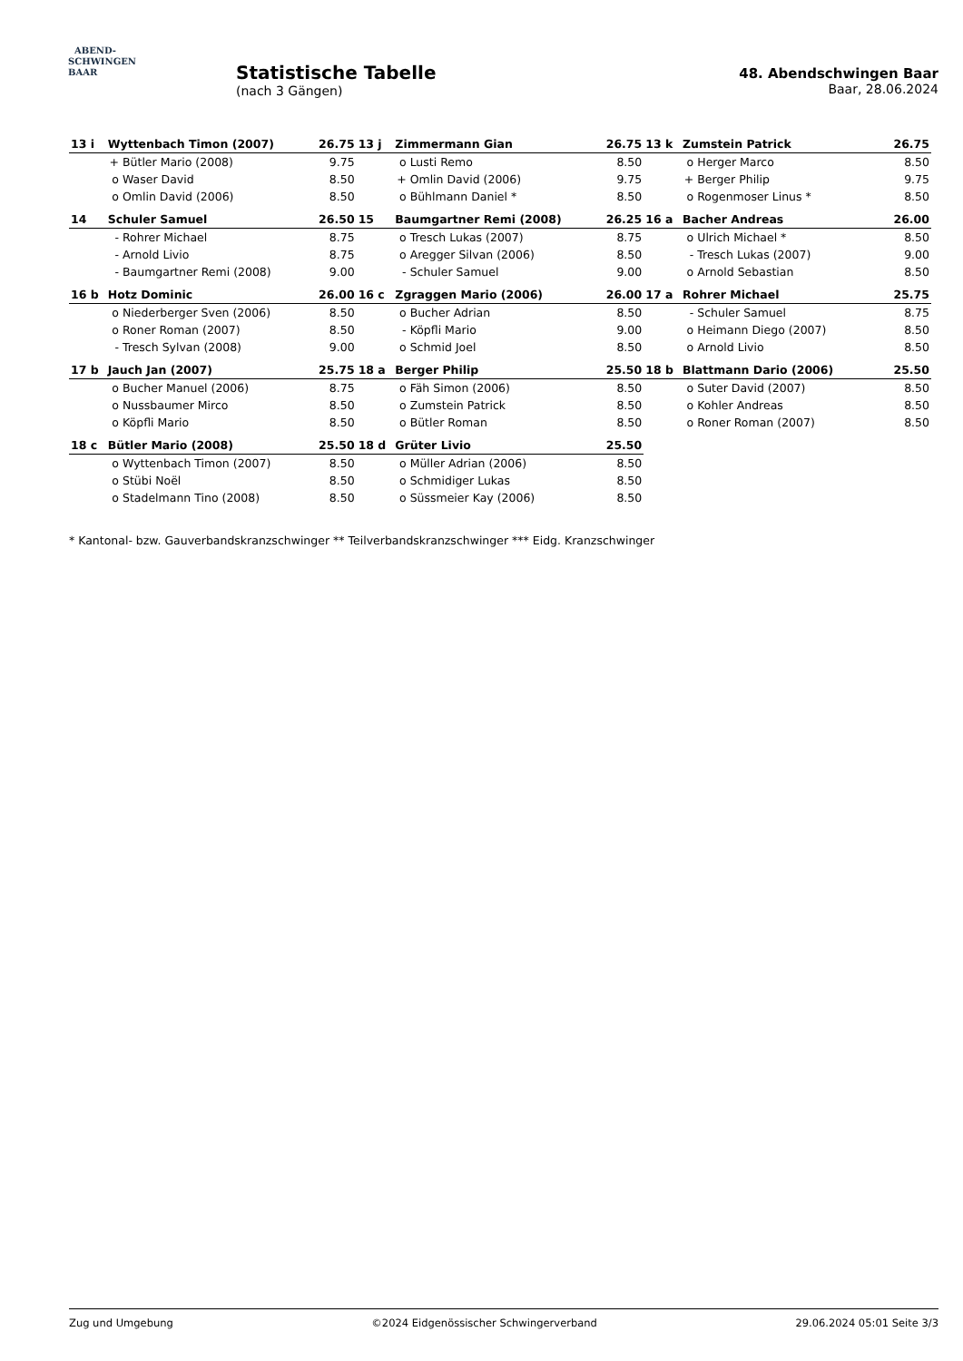ABEND-
SCHWINGEN
BAAR
Statistische Tabelle
(nach 3 Gängen)
48. Abendschwingen Baar
Baar, 28.06.2024
| 13 i | Wyttenbach Timon (2007) | | 26.75 | 13 j | Zimmermann Gian | | 26.75 | 13 k | Zumstein Patrick | | 26.75 |
| | + | Bütler Mario (2008) | 9.75 | | o | Lusti Remo | 8.50 | | o | Herger Marco | 8.50 |
| | o | Waser David | 8.50 | | + | Omlin David (2006) | 9.75 | | + | Berger Philip | 9.75 |
| | o | Omlin David (2006) | 8.50 | | o | Bühlmann Daniel * | 8.50 | | o | Rogenmoser Linus * | 8.50 |
| 14 | Schuler Samuel | | 26.50 | 15 | Baumgartner Remi (2008) | | 26.25 | 16 a | Bacher Andreas | | 26.00 |
| | - | Rohrer Michael | 8.75 | | o | Tresch Lukas (2007) | 8.75 | | o | Ulrich Michael * | 8.50 |
| | - | Arnold Livio | 8.75 | | o | Aregger Silvan (2006) | 8.50 | | - | Tresch Lukas (2007) | 9.00 |
| | - | Baumgartner Remi (2008) | 9.00 | | - | Schuler Samuel | 9.00 | | o | Arnold Sebastian | 8.50 |
| 16 b | Hotz Dominic | | 26.00 | 16 c | Zgraggen Mario (2006) | | 26.00 | 17 a | Rohrer Michael | | 25.75 |
| | o | Niederberger Sven (2006) | 8.50 | | o | Bucher Adrian | 8.50 | | - | Schuler Samuel | 8.75 |
| | o | Roner Roman (2007) | 8.50 | | - | Köpfli Mario | 9.00 | | o | Heimann Diego (2007) | 8.50 |
| | - | Tresch Sylvan (2008) | 9.00 | | o | Schmid Joel | 8.50 | | o | Arnold Livio | 8.50 |
| 17 b | Jauch Jan (2007) | | 25.75 | 18 a | Berger Philip | | 25.50 | 18 b | Blattmann Dario (2006) | | 25.50 |
| | o | Bucher Manuel (2006) | 8.75 | | o | Fäh Simon (2006) | 8.50 | | o | Suter David (2007) | 8.50 |
| | o | Nussbaumer Mirco | 8.50 | | o | Zumstein Patrick | 8.50 | | o | Kohler Andreas | 8.50 |
| | o | Köpfli Mario | 8.50 | | o | Bütler Roman | 8.50 | | o | Roner Roman (2007) | 8.50 |
| 18 c | Bütler Mario (2008) | | 25.50 | 18 d | Grüter Livio | | 25.50 | | | | |
| | o | Wyttenbach Timon (2007) | 8.50 | | o | Müller Adrian (2006) | 8.50 | | | | |
| | o | Stübi Noël | 8.50 | | o | Schmidiger Lukas | 8.50 | | | | |
| | o | Stadelmann Tino (2008) | 8.50 | | o | Süssmeier Kay (2006) | 8.50 | | | | |
* Kantonal- bzw. Gauverbandskranzschwinger ** Teilverbandskranzschwinger *** Eidg. Kranzschwinger
Zug und Umgebung ©2024 Eidgenössischer Schwingerverband 29.06.2024 05:01 Seite 3/3